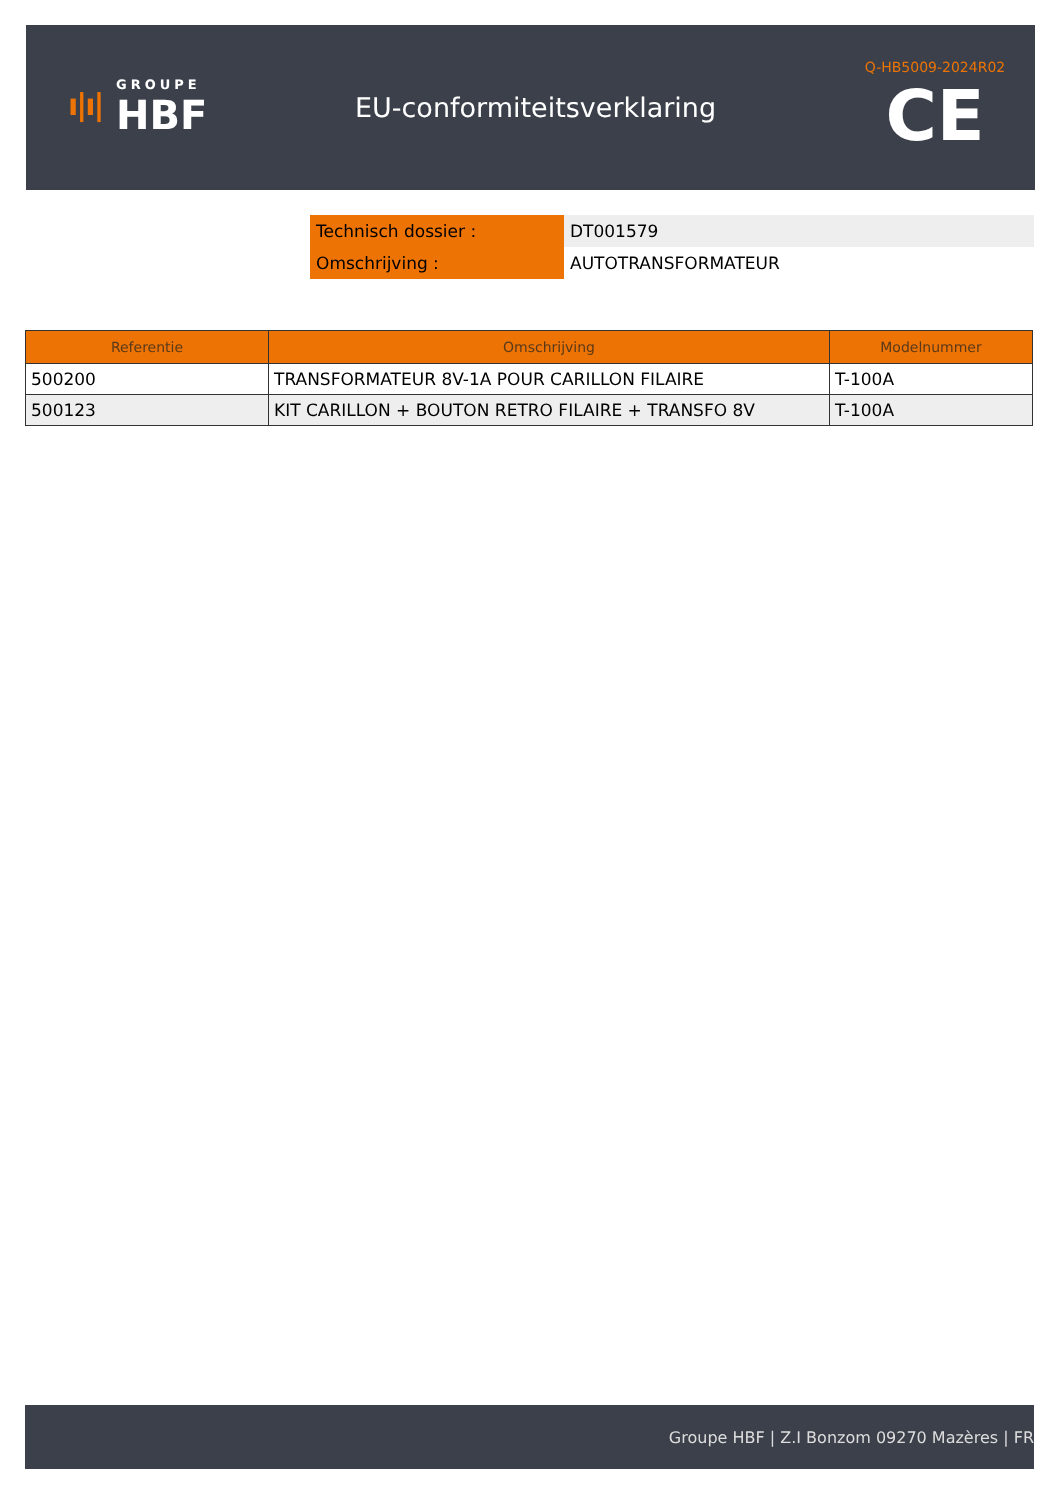ı|ı|
GROUPE
HBF
EU-conformiteitsverklaring
Q-HB5009-2024R02
CE
| Technisch dossier : | DT001579 |
| Omschrijving : | AUTOTRANSFORMATEUR |
| Referentie | Omschrijving | Modelnummer |
| --- | --- | --- |
| 500200 | TRANSFORMATEUR 8V-1A POUR CARILLON FILAIRE | T-100A |
| 500123 | KIT CARILLON + BOUTON RETRO FILAIRE + TRANSFO 8V | T-100A |
Groupe HBF | Z.I Bonzom 09270 Mazères | FR